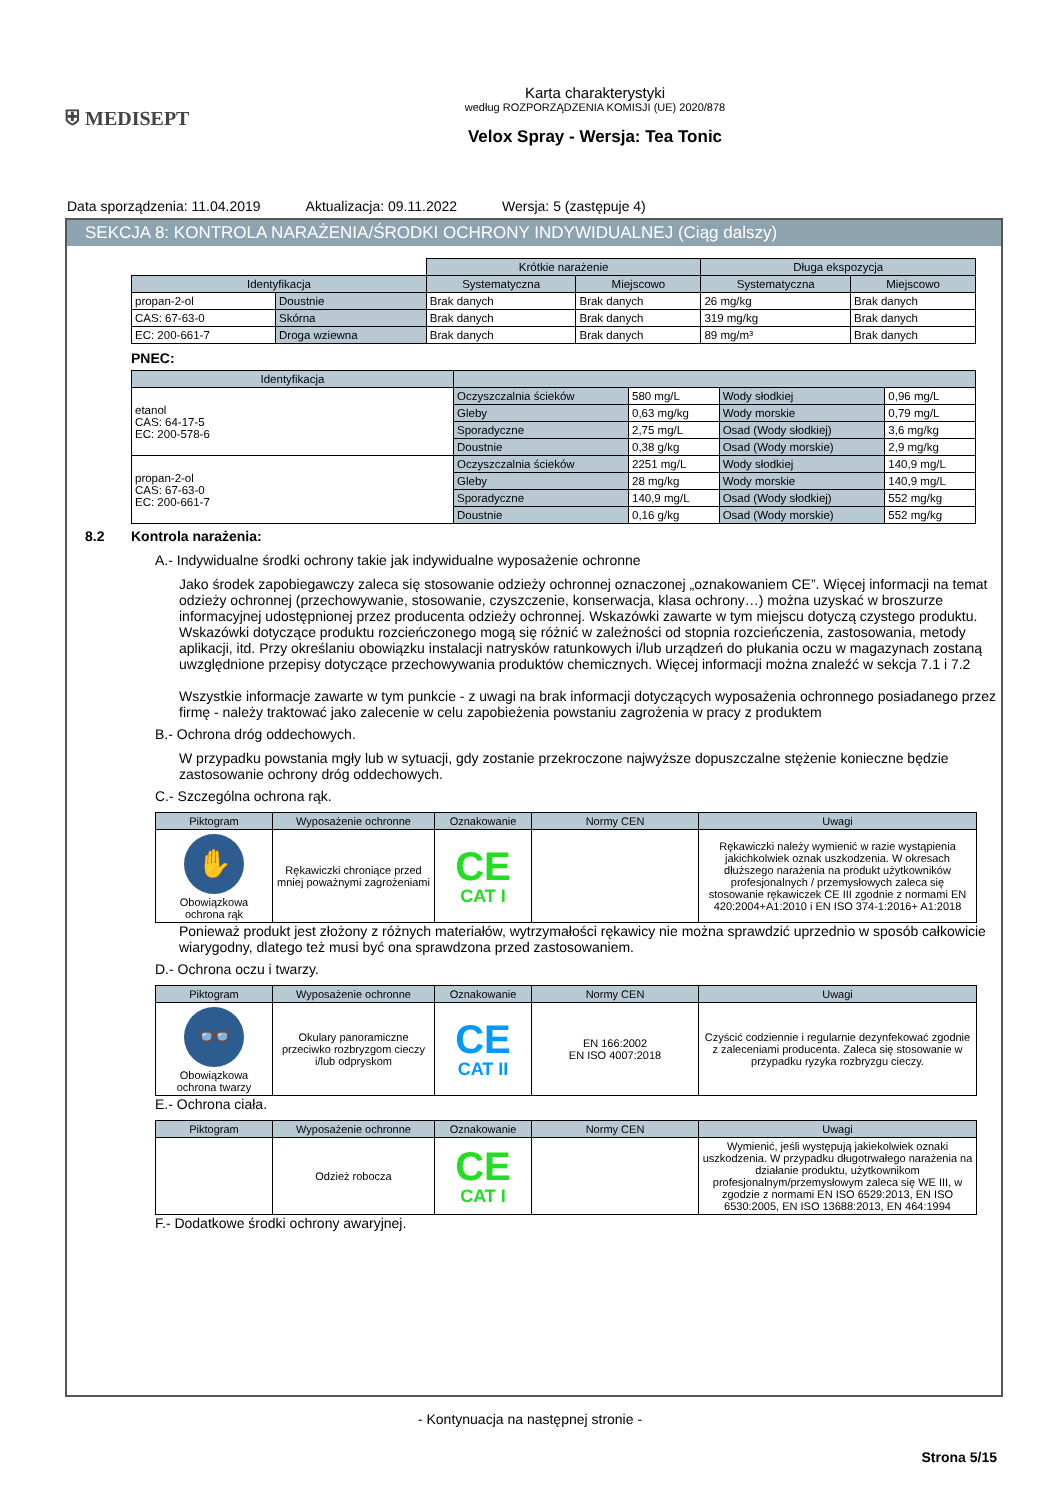⛨ MEDISEPT
Karta charakterystyki
według ROZPORZĄDZENIA KOMISJI (UE) 2020/878
Velox Spray - Wersja: Tea Tonic
Data sporządzenia: 11.04.2019 Aktualizacja: 09.11.2022 Wersja: 5 (zastępuje 4)
SEKCJA 8: KONTROLA NARAŻENIA/ŚRODKI OCHRONY INDYWIDUALNEJ (Ciąg dalszy)
| | | Krótkie narażenie | | Długa ekspozycja | |
| Identyfikacja | | Systematyczna | Miejscowo | Systematyczna | Miejscowo |
| propan-2-ol | Doustnie | Brak danych | Brak danych | 26 mg/kg | Brak danych |
| CAS: 67-63-0 | Skórna | Brak danych | Brak danych | 319 mg/kg | Brak danych |
| EC: 200-661-7 | Droga wziewna | Brak danych | Brak danych | 89 mg/m³ | Brak danych |
PNEC:
| Identyfikacja | | | | |
| --- | --- | --- | --- | --- |
| etanol CAS: 64-17-5 EC: 200-578-6 | Oczyszczalnia ścieków | 580 mg/L | Wody słodkiej | 0,96 mg/L |
| | Gleby | 0,63 mg/kg | Wody morskie | 0,79 mg/L |
| | Sporadyczne | 2,75 mg/L | Osad (Wody słodkiej) | 3,6 mg/kg |
| | Doustnie | 0,38 g/kg | Osad (Wody morskie) | 2,9 mg/kg |
| propan-2-ol CAS: 67-63-0 EC: 200-661-7 | Oczyszczalnia ścieków | 2251 mg/L | Wody słodkiej | 140,9 mg/L |
| | Gleby | 28 mg/kg | Wody morskie | 140,9 mg/L |
| | Sporadyczne | 140,9 mg/L | Osad (Wody słodkiej) | 552 mg/kg |
| | Doustnie | 0,16 g/kg | Osad (Wody morskie) | 552 mg/kg |
8.2 Kontrola narażenia:
A.- Indywidualne środki ochrony takie jak indywidualne wyposażenie ochronne
Jako środek zapobiegawczy zaleca się stosowanie odzieży ochronnej oznaczonej „oznakowaniem CE”. Więcej informacji na temat odzieży ochronnej (przechowywanie, stosowanie, czyszczenie, konserwacja, klasa ochrony…) można uzyskać w broszurze informacyjnej udostępnionej przez producenta odzieży ochronnej. Wskazówki zawarte w tym miejscu dotyczą czystego produktu. Wskazówki dotyczące produktu rozcieńczonego mogą się różnić w zależności od stopnia rozcieńczenia, zastosowania, metody aplikacji, itd. Przy określaniu obowiązku instalacji natrysków ratunkowych i/lub urządzeń do płukania oczu w magazynach zostaną uwzględnione przepisy dotyczące przechowywania produktów chemicznych. Więcej informacji można znaleźć w sekcja 7.1 i 7.2
Wszystkie informacje zawarte w tym punkcie - z uwagi na brak informacji dotyczących wyposażenia ochronnego posiadanego przez firmę - należy traktować jako zalecenie w celu zapobieżenia powstaniu zagrożenia w pracy z produktem
B.- Ochrona dróg oddechowych.
W przypadku powstania mgły lub w sytuacji, gdy zostanie przekroczone najwyższe dopuszczalne stężenie konieczne będzie zastosowanie ochrony dróg oddechowych.
C.- Szczególna ochrona rąk.
| Piktogram | Wyposażenie ochronne | Oznakowanie | Normy CEN | Uwagi |
| --- | --- | --- | --- | --- |
| ✋ Obowiązkowa ochrona rąk | Rękawiczki chroniące przed mniej poważnymi zagrożeniami | CE CAT I | | Rękawiczki należy wymienić w razie wystąpienia jakichkolwiek oznak uszkodzenia. W okresach dłuższego narażenia na produkt użytkowników profesjonalnych / przemysłowych zaleca się stosowanie rękawiczek CE III zgodnie z normami EN 420:2004+A1:2010 i EN ISO 374-1:2016+ A1:2018 |
Ponieważ produkt jest złożony z różnych materiałów, wytrzymałości rękawicy nie można sprawdzić uprzednio w sposób całkowicie wiarygodny, dlatego też musi być ona sprawdzona przed zastosowaniem.
D.- Ochrona oczu i twarzy.
| Piktogram | Wyposażenie ochronne | Oznakowanie | Normy CEN | Uwagi |
| --- | --- | --- | --- | --- |
| 👓 Obowiązkowa ochrona twarzy | Okulary panoramiczne przeciwko rozbryzgom cieczy i/lub odpryskom | CE CAT II | EN 166:2002 EN ISO 4007:2018 | Czyścić codziennie i regularnie dezynfekować zgodnie z zaleceniami producenta. Zaleca się stosowanie w przypadku ryzyka rozbryzgu cieczy. |
E.- Ochrona ciała.
| Piktogram | Wyposażenie ochronne | Oznakowanie | Normy CEN | Uwagi |
| --- | --- | --- | --- | --- |
| | Odzież robocza | CE CAT I | | Wymienić, jeśli występują jakiekolwiek oznaki uszkodzenia. W przypadku długotrwałego narażenia na działanie produktu, użytkownikom profesjonalnym/przemysłowym zaleca się WE III, w zgodzie z normami EN ISO 6529:2013, EN ISO 6530:2005, EN ISO 13688:2013, EN 464:1994 |
F.- Dodatkowe środki ochrony awaryjnej.
- Kontynuacja na następnej stronie -
Strona 5/15